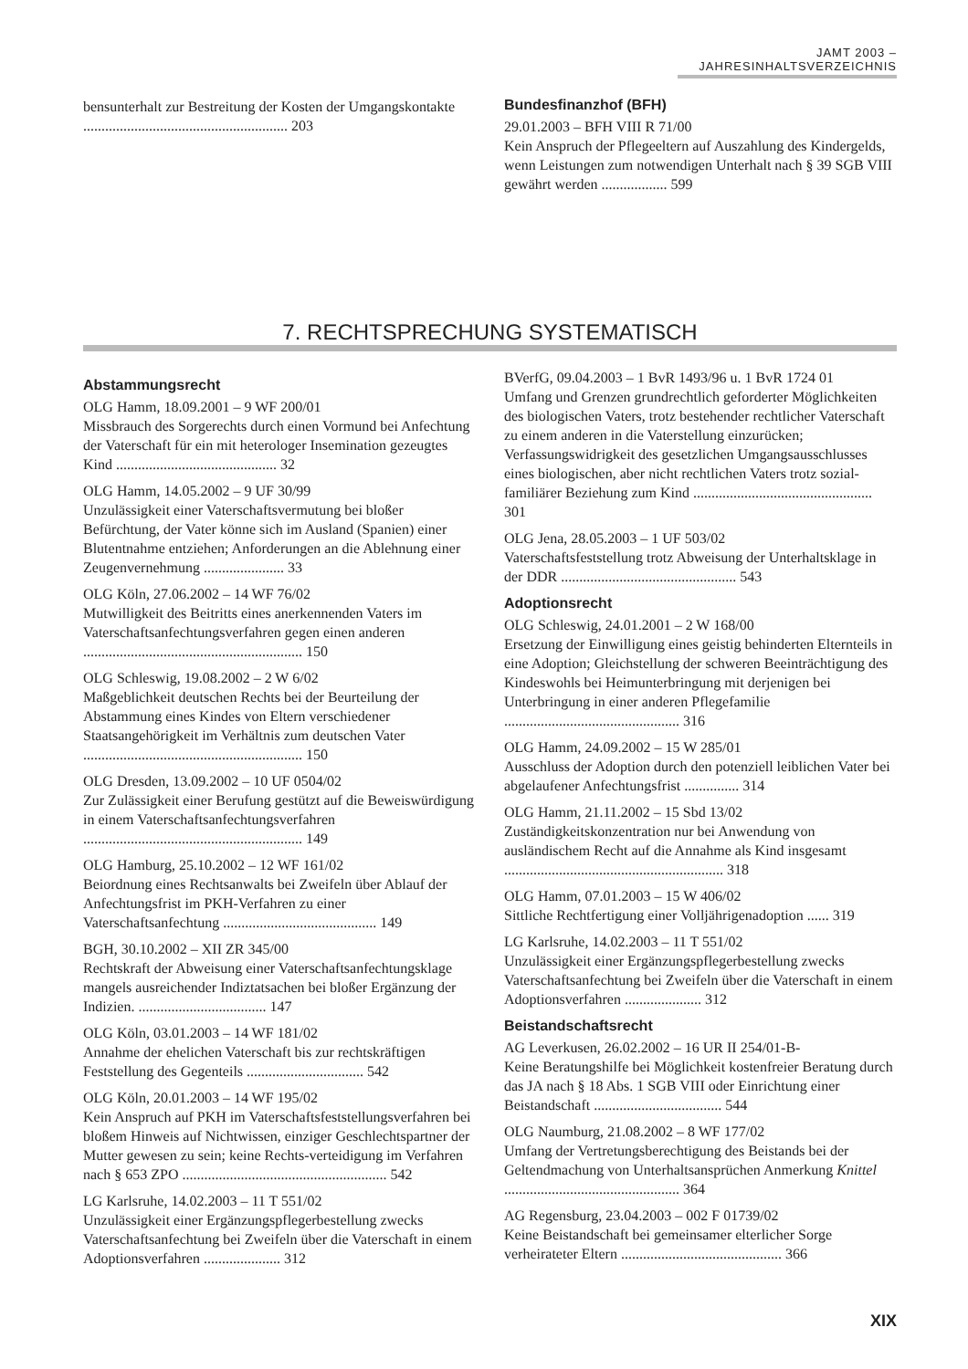JAMT 2003 – JAHRESINHALTSVERZEICHNIS
bensunterhalt zur Bestreitung der Kosten der Umgangskontakte ........................................................ 203
Bundesfinanzhof (BFH)
29.01.2003 – BFH VIII R 71/00
Kein Anspruch der Pflegeeltern auf Auszahlung des Kindergelds, wenn Leistungen zum notwendigen Unterhalt nach § 39 SGB VIII gewährt werden .................. 599
7. RECHTSPRECHUNG SYSTEMATISCH
Abstammungsrecht
OLG Hamm, 18.09.2001 – 9 WF 200/01
Missbrauch des Sorgerechts durch einen Vormund bei Anfechtung der Vaterschaft für ein mit heterologer Insemination gezeugtes Kind ............................................ 32
OLG Hamm, 14.05.2002 – 9 UF 30/99
Unzulässigkeit einer Vaterschaftsvermutung bei bloßer Befürchtung, der Vater könne sich im Ausland (Spanien) einer Blutentnahme entziehen; Anforderungen an die Ablehnung einer Zeugenvernehmung ...................... 33
OLG Köln, 27.06.2002 – 14 WF 76/02
Mutwilligkeit des Beitritts eines anerkennenden Vaters im Vaterschaftsanfechtungsverfahren gegen einen anderen ............................................................ 150
OLG Schleswig, 19.08.2002 – 2 W 6/02
Maßgeblichkeit deutschen Rechts bei der Beurteilung der Abstammung eines Kindes von Eltern verschiedener Staatsangehörigkeit im Verhältnis zum deutschen Vater ............................................................ 150
OLG Dresden, 13.09.2002 – 10 UF 0504/02
Zur Zulässigkeit einer Berufung gestützt auf die Beweiswürdigung in einem Vaterschaftsanfechtungsverfahren ............................................................ 149
OLG Hamburg, 25.10.2002 – 12 WF 161/02
Beiordnung eines Rechtsanwalts bei Zweifeln über Ablauf der Anfechtungsfrist im PKH-Verfahren zu einer Vaterschaftsanfechtung .......................................... 149
BGH, 30.10.2002 – XII ZR 345/00
Rechtskraft der Abweisung einer Vaterschaftsanfechtungsklage mangels ausreichender Indiztatsachen bei bloßer Ergänzung der Indizien. ................................... 147
OLG Köln, 03.01.2003 – 14 WF 181/02
Annahme der ehelichen Vaterschaft bis zur rechtskräftigen Feststellung des Gegenteils ................................ 542
OLG Köln, 20.01.2003 – 14 WF 195/02
Kein Anspruch auf PKH im Vaterschaftsfeststellungsverfahren bei bloßem Hinweis auf Nichtwissen, einziger Geschlechtspartner der Mutter gewesen zu sein; keine Rechts-verteidigung im Verfahren nach § 653 ZPO ........................................................ 542
LG Karlsruhe, 14.02.2003 – 11 T 551/02
Unzulässigkeit einer Ergänzungspflegerbestellung zwecks Vaterschaftsanfechtung bei Zweifeln über die Vaterschaft in einem Adoptionsverfahren ..................... 312
BVerfG, 09.04.2003 – 1 BvR 1493/96 u. 1 BvR 1724 01
Umfang und Grenzen grundrechtlich geforderter Möglichkeiten des biologischen Vaters, trotz bestehender rechtlicher Vaterschaft zu einem anderen in die Vaterstellung einzurücken; Verfassungswidrigkeit des gesetzlichen Umgangsausschlusses eines biologischen, aber nicht rechtlichen Vaters trotz sozial-familiärer Beziehung zum Kind ................................................. 301
OLG Jena, 28.05.2003 – 1 UF 503/02
Vaterschaftsfeststellung trotz Abweisung der Unterhaltsklage in der DDR ................................................ 543
Adoptionsrecht
OLG Schleswig, 24.01.2001 – 2 W 168/00
Ersetzung der Einwilligung eines geistig behinderten Elternteils in eine Adoption; Gleichstellung der schweren Beeinträchtigung des Kindeswohls bei Heimunterbringung mit derjenigen bei Unterbringung in einer anderen Pflegefamilie ................................................ 316
OLG Hamm, 24.09.2002 – 15 W 285/01
Ausschluss der Adoption durch den potenziell leiblichen Vater bei abgelaufener Anfechtungsfrist ............... 314
OLG Hamm, 21.11.2002 – 15 Sbd 13/02
Zuständigkeitskonzentration nur bei Anwendung von ausländischem Recht auf die Annahme als Kind insgesamt ............................................................ 318
OLG Hamm, 07.01.2003 – 15 W 406/02
Sittliche Rechtfertigung einer Volljährigenadoption ...... 319
LG Karlsruhe, 14.02.2003 – 11 T 551/02
Unzulässigkeit einer Ergänzungspflegerbestellung zwecks Vaterschaftsanfechtung bei Zweifeln über die Vaterschaft in einem Adoptionsverfahren ..................... 312
Beistandschaftsrecht
AG Leverkusen, 26.02.2002 – 16 UR II 254/01-B-
Keine Beratungshilfe bei Möglichkeit kostenfreier Beratung durch das JA nach § 18 Abs. 1 SGB VIII oder Einrichtung einer Beistandschaft ................................... 544
OLG Naumburg, 21.08.2002 – 8 WF 177/02
Umfang der Vertretungsberechtigung des Beistands bei der Geltendmachung von Unterhaltsansprüchen Anmerkung Knittel ................................................ 364
AG Regensburg, 23.04.2003 – 002 F 01739/02
Keine Beistandschaft bei gemeinsamer elterlicher Sorge verheirateter Eltern ............................................ 366
XIX